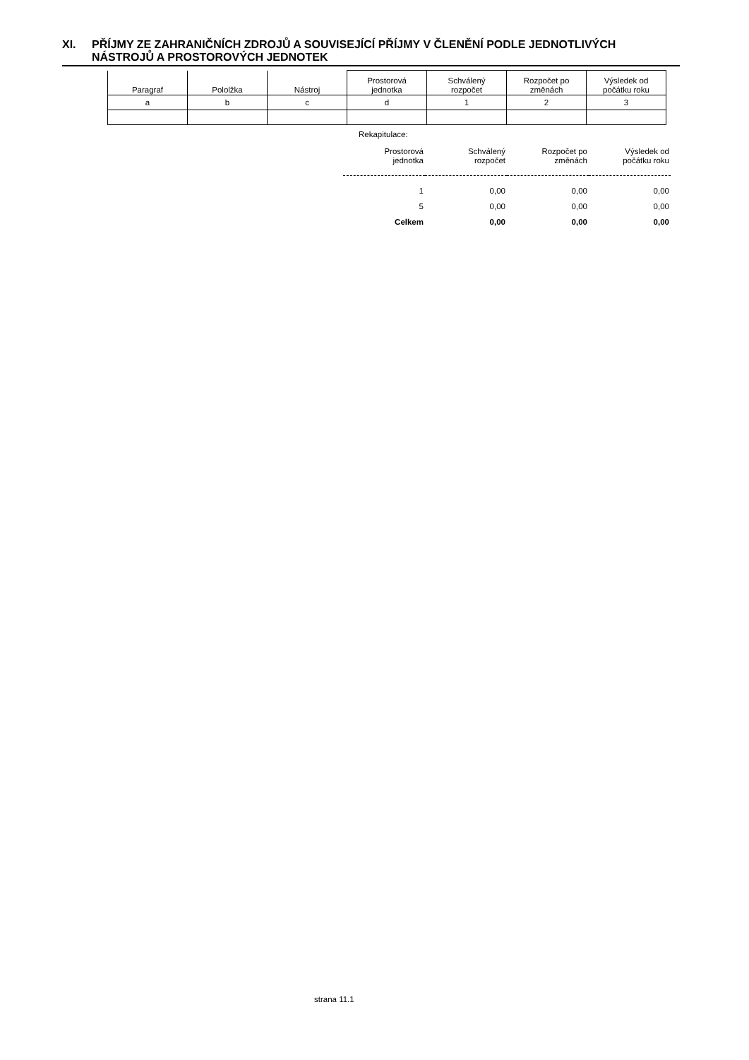XI. PŘÍJMY ZE ZAHRANIČNÍCH ZDROJŮ A SOUVISEJÍCÍ PŘÍJMY V ČLENĚNÍ PODLE JEDNOTLIVÝCH NÁSTROJŮ A PROSTOROVÝCH JEDNOTEK
| Paragraf | Pololžka | Nástroj | Prostorová jednotka | Schválený rozpočet | Rozpočet po změnách | Výsledek od počátku roku |
| --- | --- | --- | --- | --- | --- | --- |
| a | b | c | d | 1 | 2 | 3 |
Rekapitulace:
| Prostorová jednotka | Schválený rozpočet | Rozpočet po změnách | Výsledek od počátku roku |
| --- | --- | --- | --- |
| 1 | 0,00 | 0,00 | 0,00 |
| 5 | 0,00 | 0,00 | 0,00 |
| Celkem | 0,00 | 0,00 | 0,00 |
strana 11.1